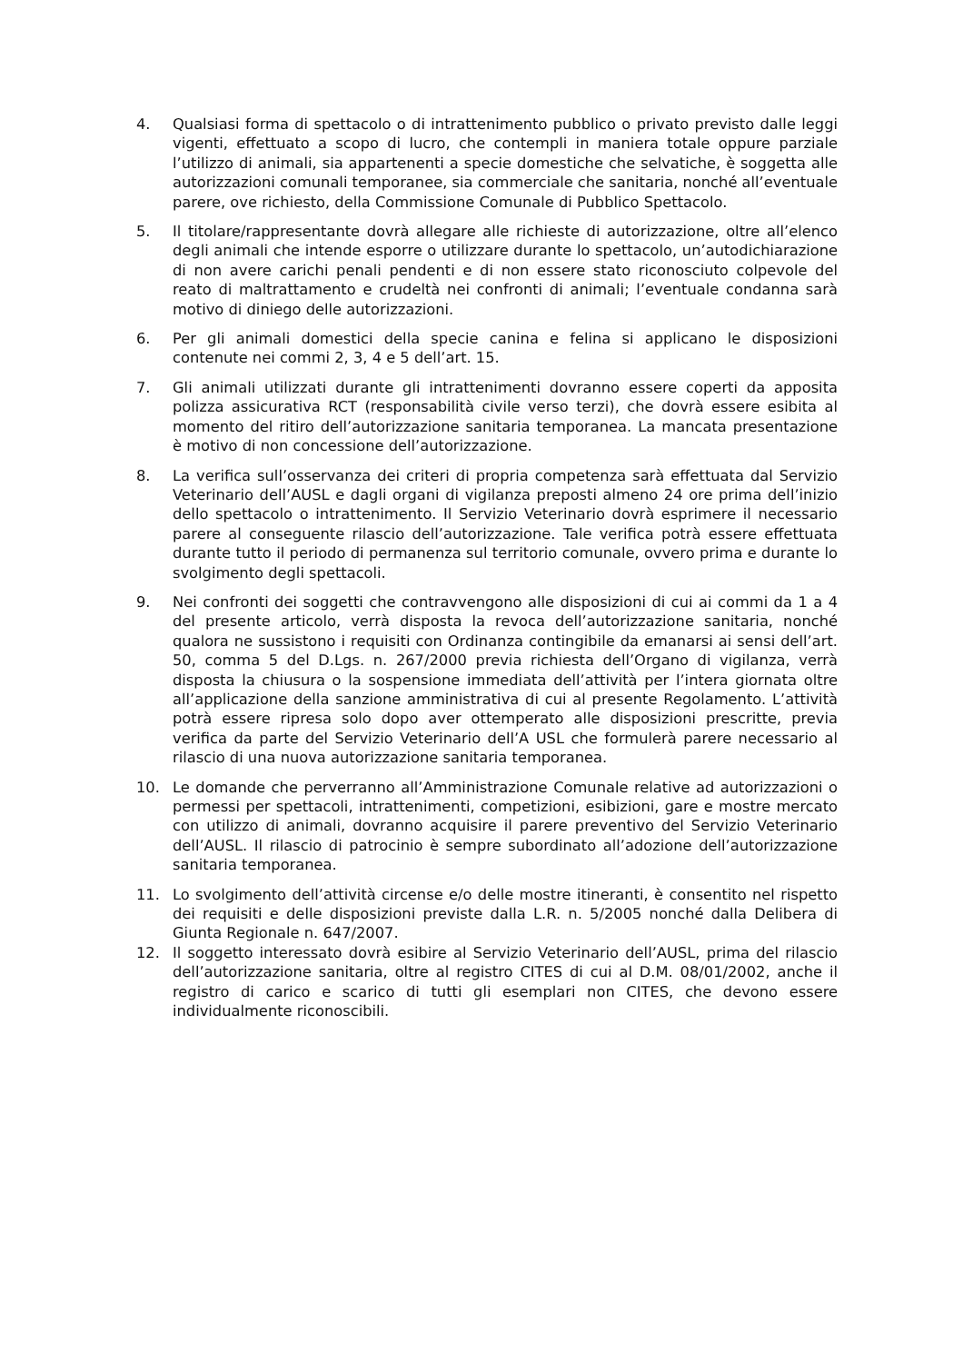4. Qualsiasi forma di spettacolo o di intrattenimento pubblico o privato previsto dalle leggi vigenti, effettuato a scopo di lucro, che contempli in maniera totale oppure parziale l’utilizzo di animali, sia appartenenti a specie domestiche che selvatiche, è soggetta alle autorizzazioni comunali temporanee, sia commerciale che sanitaria, nonché all’eventuale parere, ove richiesto, della Commissione Comunale di Pubblico Spettacolo.
5. Il titolare/rappresentante dovrà allegare alle richieste di autorizzazione, oltre all’elenco degli animali che intende esporre o utilizzare durante lo spettacolo, un’autodichiarazione di non avere carichi penali pendenti e di non essere stato riconosciuto colpevole del reato di maltrattamento e crudeltà nei confronti di animali; l’eventuale condanna sarà motivo di diniego delle autorizzazioni.
6. Per gli animali domestici della specie canina e felina si applicano le disposizioni contenute nei commi 2, 3, 4 e 5 dell’art. 15.
7. Gli animali utilizzati durante gli intrattenimenti dovranno essere coperti da apposita polizza assicurativa RCT (responsabilità civile verso terzi), che dovrà essere esibita al momento del ritiro dell’autorizzazione sanitaria temporanea. La mancata presentazione è motivo di non concessione dell’autorizzazione.
8. La verifica sull’osservanza dei criteri di propria competenza sarà effettuata dal Servizio Veterinario dell’AUSL e dagli organi di vigilanza preposti almeno 24 ore prima dell’inizio dello spettacolo o intrattenimento. Il Servizio Veterinario dovrà esprimere il necessario parere al conseguente rilascio dell’autorizzazione. Tale verifica potrà essere effettuata durante tutto il periodo di permanenza sul territorio comunale, ovvero prima e durante lo svolgimento degli spettacoli.
9. Nei confronti dei soggetti che contravvengono alle disposizioni di cui ai commi da 1 a 4 del presente articolo, verrà disposta la revoca dell’autorizzazione sanitaria, nonché qualora ne sussistono i requisiti con Ordinanza contingibile da emanarsi ai sensi dell’art. 50, comma 5 del D.Lgs. n. 267/2000 previa richiesta dell’Organo di vigilanza, verrà disposta la chiusura o la sospensione immediata dell’attività per l’intera giornata oltre all’applicazione della sanzione amministrativa di cui al presente Regolamento. L’attività potrà essere ripresa solo dopo aver ottemperato alle disposizioni prescritte, previa verifica da parte del Servizio Veterinario dell’A USL che formulerà parere necessario al rilascio di una nuova autorizzazione sanitaria temporanea.
10. Le domande che perverranno all’Amministrazione Comunale relative ad autorizzazioni o permessi per spettacoli, intrattenimenti, competizioni, esibizioni, gare e mostre mercato con utilizzo di animali, dovranno acquisire il parere preventivo del Servizio Veterinario dell’AUSL. Il rilascio di patrocinio è sempre subordinato all’adozione dell’autorizzazione sanitaria temporanea.
11. Lo svolgimento dell’attività circense e/o delle mostre itineranti, è consentito nel rispetto dei requisiti e delle disposizioni previste dalla L.R. n. 5/2005 nonché dalla Delibera di Giunta Regionale n. 647/2007.
12. Il soggetto interessato dovrà esibire al Servizio Veterinario dell’AUSL, prima del rilascio dell’autorizzazione sanitaria, oltre al registro CITES di cui al D.M. 08/01/2002, anche il registro di carico e scarico di tutti gli esemplari non CITES, che devono essere individualmente riconoscibili.